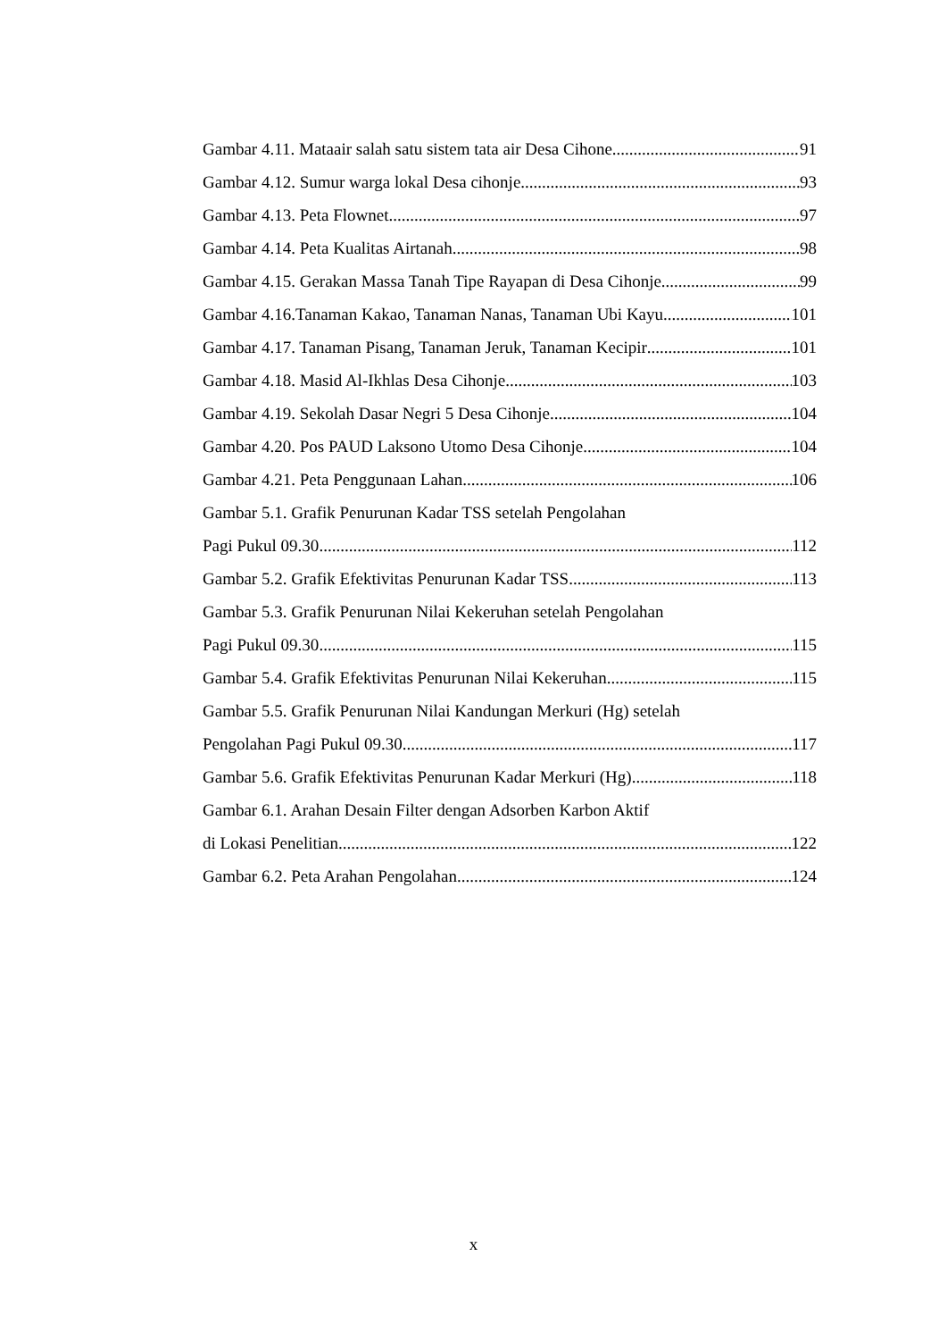Gambar 4.11. Mataair salah satu sistem tata air Desa Cihone 91
Gambar 4.12. Sumur warga lokal Desa cihonje 93
Gambar 4.13. Peta Flownet 97
Gambar 4.14. Peta Kualitas Airtanah 98
Gambar 4.15. Gerakan Massa Tanah Tipe Rayapan di Desa Cihonje 99
Gambar 4.16.Tanaman Kakao, Tanaman Nanas, Tanaman Ubi Kayu 101
Gambar 4.17. Tanaman Pisang, Tanaman Jeruk, Tanaman Kecipir 101
Gambar 4.18. Masid Al-Ikhlas Desa Cihonje 103
Gambar 4.19. Sekolah Dasar Negri 5 Desa Cihonje 104
Gambar 4.20. Pos PAUD Laksono Utomo Desa Cihonje 104
Gambar 4.21. Peta Penggunaan Lahan 106
Gambar 5.1. Grafik Penurunan Kadar TSS setelah Pengolahan
Pagi Pukul 09.30 112
Gambar 5.2. Grafik Efektivitas Penurunan Kadar TSS 113
Gambar 5.3. Grafik Penurunan Nilai Kekeruhan setelah Pengolahan
Pagi Pukul 09.30 115
Gambar 5.4. Grafik Efektivitas Penurunan Nilai Kekeruhan 115
Gambar 5.5. Grafik Penurunan Nilai Kandungan Merkuri (Hg) setelah
Pengolahan Pagi Pukul 09.30 117
Gambar 5.6. Grafik Efektivitas Penurunan Kadar Merkuri (Hg) 118
Gambar 6.1. Arahan Desain Filter dengan Adsorben Karbon Aktif
di Lokasi Penelitian 122
Gambar 6.2. Peta Arahan Pengolahan 124
x